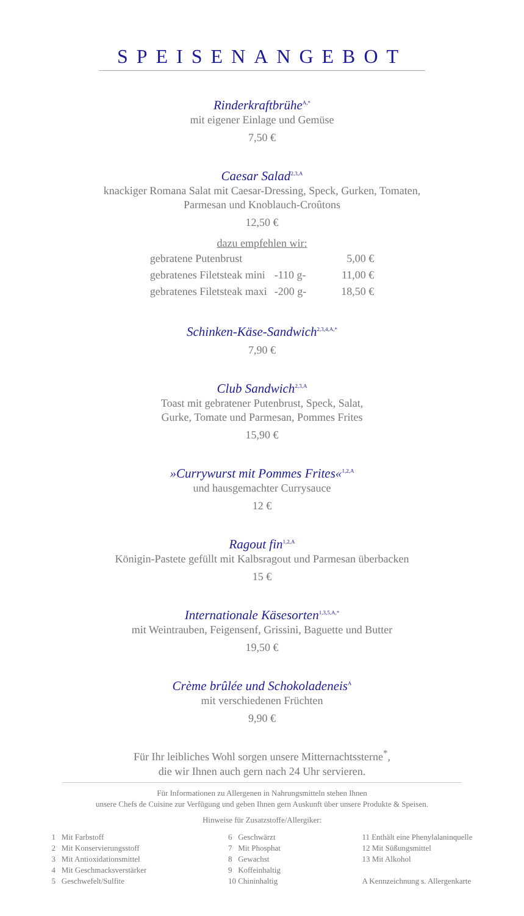SPEISENANGEBOT
Rinderkraftbrühe<sup>A,*</sup>
mit eigener Einlage und Gemüse
7,50 €
Caesar Salad<sup>2,3,A</sup>
knackiger Romana Salat mit Caesar-Dressing, Speck, Gurken, Tomaten,
Parmesan und Knoblauch-Croûtons
12,50 €
dazu empfehlen wir:
| gebratene Putenbrust | | 5,00 € |
| gebratenes Filetsteak mini | -110 g- | 11,00 € |
| gebratenes Filetsteak maxi | -200 g- | 18,50 € |
Schinken-Käse-Sandwich<sup>2,3,4,A,*</sup>
7,90 €
Club Sandwich<sup>2,3,A</sup>
Toast mit gebratener Putenbrust, Speck, Salat,
Gurke, Tomate und Parmesan, Pommes Frites
15,90 €
»Currywurst mit Pommes Frites«<sup>1,2,A</sup>
und hausgemachter Currysauce
12 €
Ragout fin<sup>1,2,A</sup>
Königin-Pastete gefüllt mit Kalbsragout und Parmesan überbacken
15 €
Internationale Käsesorten<sup>1,3,5,A,*</sup>
mit Weintrauben, Feigensenf, Grissini, Baguette und Butter
19,50 €
Crème brûlée und Schokoladeneis<sup>A</sup>
mit verschiedenen Früchten
9,90 €
Für Ihr leibliches Wohl sorgen unsere Mitternachtssterne<sup>*</sup>,
die wir Ihnen auch gern nach 24 Uhr servieren.
Für Informationen zu Allergenen in Nahrungsmitteln stehen Ihnen
unsere Chefs de Cuisine zur Verfügung und geben Ihnen gern Auskunft über unsere Produkte & Speisen.
Hinweise für Zusatzstoffe/Allergiker:
1 Mit Farbstoff
2 Mit Konservierungsstoff
3 Mit Antioxidationsmittel
4 Mit Geschmacksverstärker
5 Geschwefelt/Sulfite
6 Geschwärzt
7 Mit Phosphat
8 Gewachst
9 Koffeinhaltig
10 Chininhaltig
11 Enthält eine Phenylalaninquelle
12 Mit Süßungsmittel
13 Mit Alkohol
A Kennzeichnung s. Allergenkarte